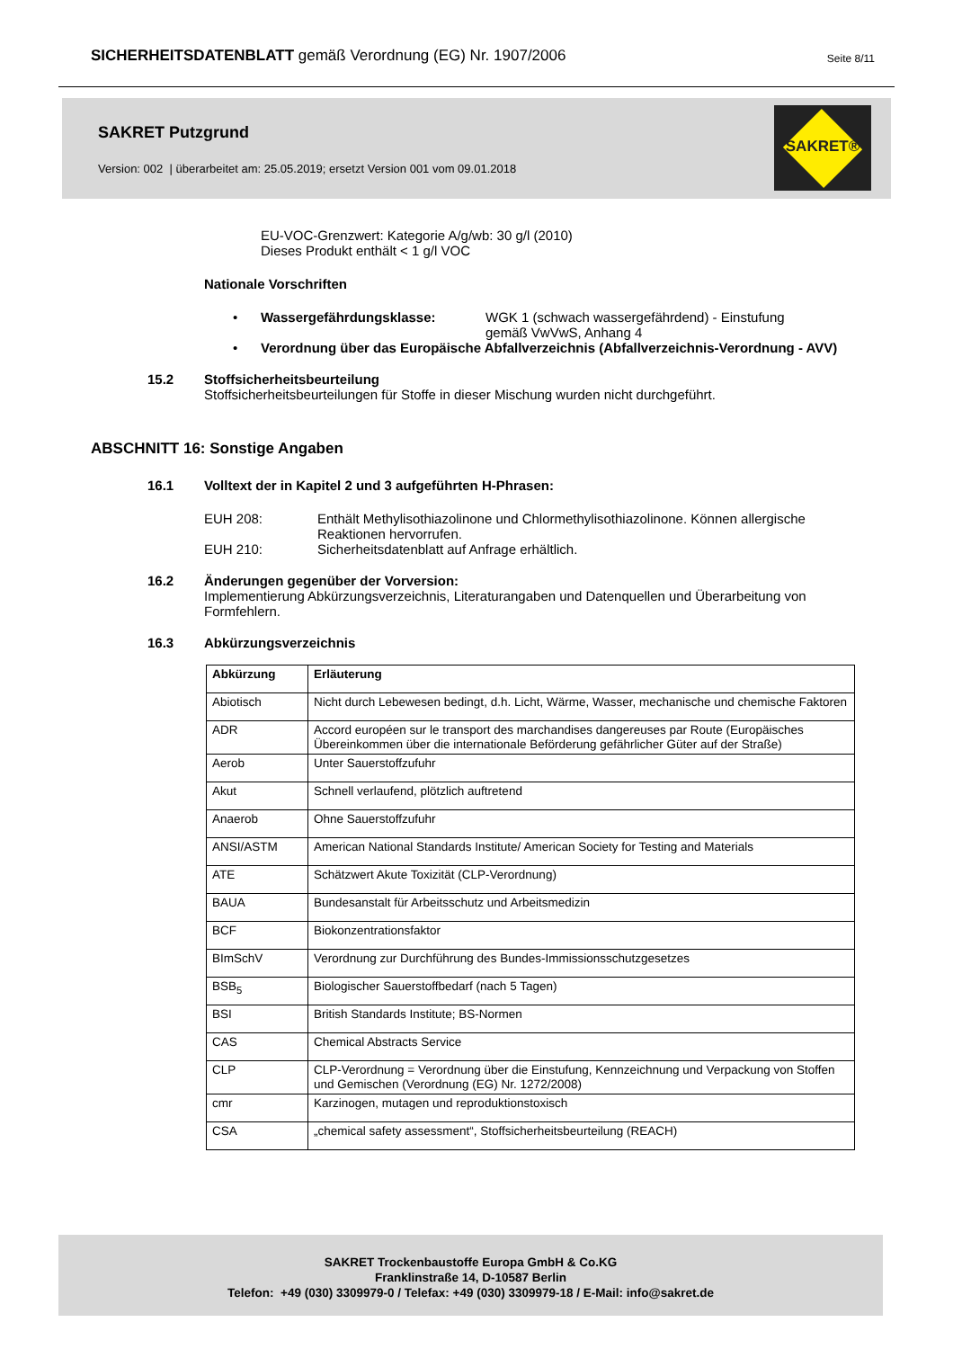SICHERHEITSDATENBLATT gemäß Verordnung (EG) Nr. 1907/2006
Seite 8/11
SAKRET Putzgrund
Version: 002 | überarbeitet am: 25.05.2019; ersetzt Version 001 vom 09.01.2018
SAKRET®
EU-VOC-Grenzwert: Kategorie A/g/wb: 30 g/l (2010)
Dieses Produkt enthält < 1 g/l VOC
Nationale Vorschriften
• Wassergefährdungsklasse: WGK 1 (schwach wassergefährdend) - Einstufung
gemäß VwVwS, Anhang 4
• Verordnung über das Europäische Abfallverzeichnis (Abfallverzeichnis-Verordnung - AVV)
15.2 Stoffsicherheitsbeurteilung
Stoffsicherheitsbeurteilungen für Stoffe in dieser Mischung wurden nicht durchgeführt.
ABSCHNITT 16: Sonstige Angaben
16.1 Volltext der in Kapitel 2 und 3 aufgeführten H-Phrasen:
EUH 208: Enthält Methylisothiazolinone und Chlormethylisothiazolinone. Können allergische Reaktionen hervorrufen.
EUH 210: Sicherheitsdatenblatt auf Anfrage erhältlich.
16.2 Änderungen gegenüber der Vorversion:
Implementierung Abkürzungsverzeichnis, Literaturangaben und Datenquellen und Überarbeitung von Formfehlern.
16.3 Abkürzungsverzeichnis
| Abkürzung | Erläuterung |
| --- | --- |
| Abiotisch | Nicht durch Lebewesen bedingt, d.h. Licht, Wärme, Wasser, mechanische und chemische Faktoren |
| ADR | Accord européen sur le transport des marchandises dangereuses par Route (Europäisches Übereinkommen über die internationale Beförderung gefährlicher Güter auf der Straße) |
| Aerob | Unter Sauerstoffzufuhr |
| Akut | Schnell verlaufend, plötzlich auftretend |
| Anaerob | Ohne Sauerstoffzufuhr |
| ANSI/ASTM | American National Standards Institute/ American Society for Testing and Materials |
| ATE | Schätzwert Akute Toxizität (CLP-Verordnung) |
| BAUA | Bundesanstalt für Arbeitsschutz und Arbeitsmedizin |
| BCF | Biokonzentrationsfaktor |
| BImSchV | Verordnung zur Durchführung des Bundes-Immissionsschutzgesetzes |
| BSB<sub>5</sub> | Biologischer Sauerstoffbedarf (nach 5 Tagen) |
| BSI | British Standards Institute; BS-Normen |
| CAS | Chemical Abstracts Service |
| CLP | CLP-Verordnung = Verordnung über die Einstufung, Kennzeichnung und Verpackung von Stoffen und Gemischen (Verordnung (EG) Nr. 1272/2008) |
| cmr | Karzinogen, mutagen und reproduktionstoxisch |
| CSA | „chemical safety assessment“, Stoffsicherheitsbeurteilung (REACH) |
SAKRET Trockenbaustoffe Europa GmbH & Co.KG
Franklinstraße 14, D-10587 Berlin
Telefon: +49 (030) 3309979-0 / Telefax: +49 (030) 3309979-18 / E-Mail: info@sakret.de